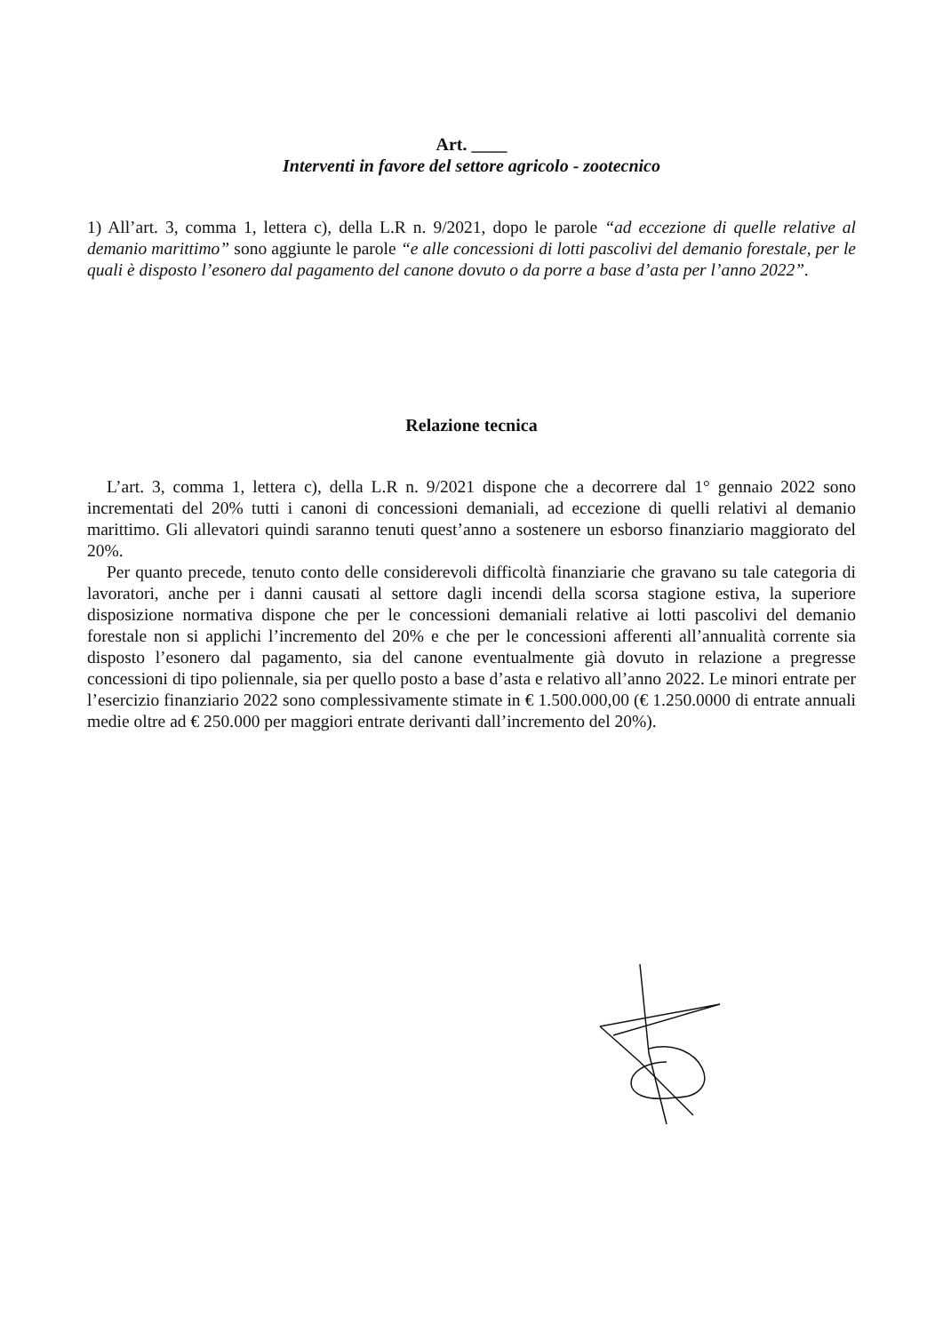Art. ____
Interventi in favore del settore agricolo - zootecnico
1) All’art. 3, comma 1, lettera c), della L.R n. 9/2021, dopo le parole “ad eccezione di quelle relative al demanio marittimo” sono aggiunte le parole “e alle concessioni di lotti pascolivi del demanio forestale, per le quali è disposto l’esonero dal pagamento del canone dovuto o da porre a base d’asta per l’anno 2022”.
Relazione tecnica
L’art. 3, comma 1, lettera c), della L.R n. 9/2021 dispone che a decorrere dal 1° gennaio 2022 sono incrementati del 20% tutti i canoni di concessioni demaniali, ad eccezione di quelli relativi al demanio marittimo. Gli allevatori quindi saranno tenuti quest’anno a sostenere un esborso finanziario maggiorato del 20%.
Per quanto precede, tenuto conto delle considerevoli difficoltà finanziarie che gravano su tale categoria di lavoratori, anche per i danni causati al settore dagli incendi della scorsa stagione estiva, la superiore disposizione normativa dispone che per le concessioni demaniali relative ai lotti pascolivi del demanio forestale non si applichi l’incremento del 20% e che per le concessioni afferenti all’annualità corrente sia disposto l’esonero dal pagamento, sia del canone eventualmente già dovuto in relazione a pregresse concessioni di tipo poliennale, sia per quello posto a base d’asta e relativo all’anno 2022. Le minori entrate per l’esercizio finanziario 2022 sono complessivamente stimate in € 1.500.000,00 (€ 1.250.0000 di entrate annuali medie oltre ad € 250.000 per maggiori entrate derivanti dall’incremento del 20%).